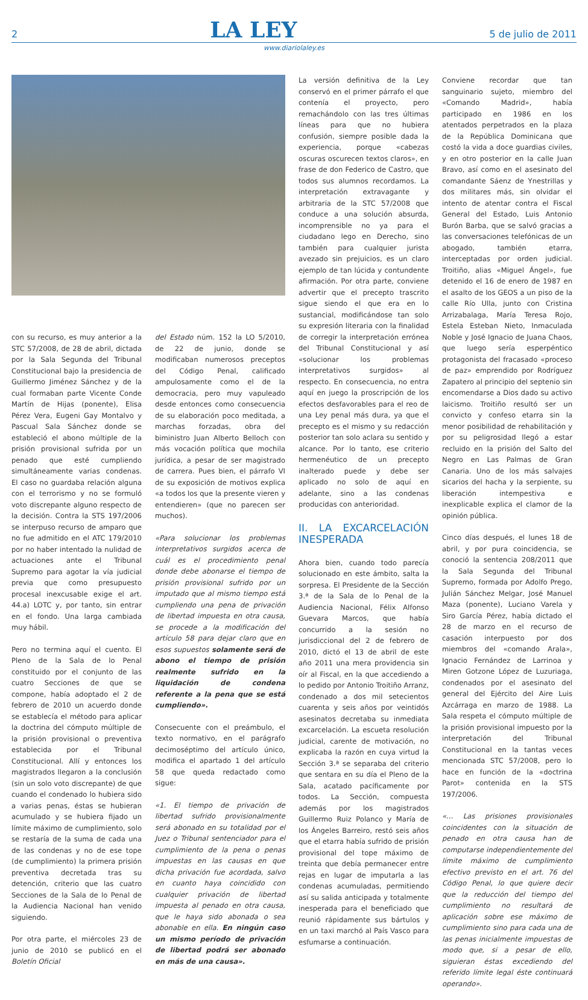2
LA LEY
5 de julio de 2011
www.diariolaley.es
con su recurso, es muy anterior a la STC 57/2008, de 28 de abril, dictada por la Sala Segunda del Tribunal Constitucional bajo la presidencia de Guillermo Jiménez Sánchez y de la cual formaban parte Vicente Conde Martín de Hijas (ponente), Elisa Pérez Vera, Eugeni Gay Montalvo y Pascual Sala Sánchez donde se estableció el abono múltiple de la prisión provisional sufrida por un penado que esté cumpliendo simultáneamente varias condenas. El caso no guardaba relación alguna con el terrorismo y no se formuló voto discrepante alguno respecto de la decisión. Contra la STS 197/2006 se interpuso recurso de amparo que no fue admitido en el ATC 179/2010 por no haber intentado la nulidad de actuaciones ante el Tribunal Supremo para agotar la vía judicial previa que como presupuesto procesal inexcusable exige el art. 44.a) LOTC y, por tanto, sin entrar en el fondo. Una larga cambiada muy hábil.
Pero no termina aquí el cuento. El Pleno de la Sala de lo Penal constituido por el conjunto de las cuatro Secciones de que se compone, había adoptado el 2 de febrero de 2010 un acuerdo donde se establecía el método para aplicar la doctrina del cómputo múltiple de la prisión provisional o preventiva establecida por el Tribunal Constitucional. Allí y entonces los magistrados llegaron a la conclusión (sin un solo voto discrepante) de que cuando el condenado lo hubiera sido a varias penas, éstas se hubieran acumulado y se hubiera fijado un límite máximo de cumplimiento, solo se restaría de la suma de cada una de las condenas y no de ese tope (de cumplimiento) la primera prisión preventiva decretada tras su detención, criterio que las cuatro Secciones de la Sala de lo Penal de la Audiencia Nacional han venido siguiendo.
Por otra parte, el miércoles 23 de junio de 2010 se publicó en el Boletín Oficial
del Estado núm. 152 la LO 5/2010, de 22 de junio, donde se modificaban numerosos preceptos del Código Penal, calificado ampulosamente como el de la democracia, pero muy vapuleado desde entonces como consecuencia de su elaboración poco meditada, a marchas forzadas, obra del biministro Juan Alberto Belloch con más vocación política que mochila jurídica, a pesar de ser magistrado de carrera. Pues bien, el párrafo VI de su exposición de motivos explica «a todos los que la presente vieren y entendieren» (que no parecen ser muchos).
«Para solucionar los problemas interpretativos surgidos acerca de cuál es el procedimiento penal donde debe abonarse el tiempo de prisión provisional sufrido por un imputado que al mismo tiempo está cumpliendo una pena de privación de libertad impuesta en otra causa, se procede a la modificación del artículo 58 para dejar claro que en esos supuestos solamente será de abono el tiempo de prisión realmente sufrido en la liquidación de condena referente a la pena que se está cumpliendo».
Consecuente con el preámbulo, el texto normativo, en el parágrafo decimoséptimo del artículo único, modifica el apartado 1 del artículo 58 que queda redactado como sigue:
«1. El tiempo de privación de libertad sufrido provisionalmente será abonado en su totalidad por el Juez o Tribunal sentenciador para el cumplimiento de la pena o penas impuestas en las causas en que dicha privación fue acordada, salvo en cuanto haya coincidido con cualquier privación de libertad impuesta al penado en otra causa, que le haya sido abonada o sea abonable en ella. En ningún caso un mismo período de privación de libertad podrá ser abonado en más de una causa».
La versión definitiva de la Ley conservó en el primer párrafo el que contenía el proyecto, pero remachándolo con las tres últimas líneas para que no hubiera confusión, siempre posible dada la experiencia, porque «cabezas oscuras oscurecen textos claros», en frase de don Federico de Castro, que todos sus alumnos recordamos. La interpretación extravagante y arbitraria de la STC 57/2008 que conduce a una solución absurda, incomprensible no ya para el ciudadano lego en Derecho, sino también para cualquier jurista avezado sin prejuicios, es un claro ejemplo de tan lúcida y contundente afirmación. Por otra parte, conviene advertir que el precepto trascrito sigue siendo el que era en lo sustancial, modificándose tan solo su expresión literaria con la finalidad de corregir la interpretación errónea del Tribunal Constitucional y así «solucionar los problemas interpretativos surgidos» al respecto. En consecuencia, no entra aquí en juego la proscripción de los efectos desfavorables para el reo de una Ley penal más dura, ya que el precepto es el mismo y su redacción posterior tan solo aclara su sentido y alcance. Por lo tanto, ese criterio hermenéutico de un precepto inalterado puede y debe ser aplicado no solo de aquí en adelante, sino a las condenas producidas con anterioridad.
II. LA EXCARCELACIÓN INESPERADA
Ahora bien, cuando todo parecía solucionado en este ámbito, salta la sorpresa. El Presidente de la Sección 3.ª de la Sala de lo Penal de la Audiencia Nacional, Félix Alfonso Guevara Marcos, que había concurrido a la sesión no jurisdiccional del 2 de febrero de 2010, dictó el 13 de abril de este año 2011 una mera providencia sin oír al Fiscal, en la que accediendo a lo pedido por Antonio Troitiño Arranz, condenado a dos mil setecientos cuarenta y seis años por veintidós asesinatos decretaba su inmediata excarcelación. La escueta resolución judicial, carente de motivación, no explicaba la razón en cuya virtud la Sección 3.ª se separaba del criterio que sentara en su día el Pleno de la Sala, acatado pacíficamente por todos. La Sección, compuesta además por los magistrados Guillermo Ruiz Polanco y María de los Ángeles Barreiro, restó seis años que el etarra había sufrido de prisión provisional del tope máximo de treinta que debía permanecer entre rejas en lugar de imputarla a las condenas acumuladas, permitiendo así su salida anticipada y totalmente inesperada para el beneficiado que reunió rápidamente sus bártulos y en un taxi marchó al País Vasco para esfumarse a continuación.
Conviene recordar que tan sanguinario sujeto, miembro del «Comando Madrid», había participado en 1986 en los atentados perpetrados en la plaza de la República Dominicana que costó la vida a doce guardias civiles, y en otro posterior en la calle Juan Bravo, así como en el asesinato del comandante Sáenz de Ynestrillas y dos militares más, sin olvidar el intento de atentar contra el Fiscal General del Estado, Luis Antonio Burón Barba, que se salvó gracias a las conversaciones telefónicas de un abogado, también etarra, interceptadas por orden judicial. Troitiño, alias «Miguel Ángel», fue detenido el 16 de enero de 1987 en el asalto de los GEOS a un piso de la calle Río Ulla, junto con Cristina Arrizabalaga, María Teresa Rojo, Estela Esteban Nieto, Inmaculada Noble y José Ignacio de Juana Chaos, que luego sería esperpéntico protagonista del fracasado «proceso de paz» emprendido por Rodríguez Zapatero al principio del septenio sin encomendarse a Dios dado su activo laicismo. Troitiño resultó ser un convicto y confeso etarra sin la menor posibilidad de rehabilitación y por su peligrosidad llegó a estar recluido en la prisión del Salto del Negro en Las Palmas de Gran Canaria. Uno de los más salvajes sicarios del hacha y la serpiente, su liberación intempestiva e inexplicable explica el clamor de la opinión pública.
Cinco días después, el lunes 18 de abril, y por pura coincidencia, se conoció la sentencia 208/2011 que la Sala Segunda del Tribunal Supremo, formada por Adolfo Prego, Julián Sánchez Melgar, José Manuel Maza (ponente), Luciano Varela y Siro García Pérez, había dictado el 28 de marzo en el recurso de casación interpuesto por dos miembros del «comando Arala», Ignacio Fernández de Larrinoa y Miren Gotzone López de Luzuriaga, condenados por el asesinato del general del Ejército del Aire Luis Azcárraga en marzo de 1988. La Sala respeta el cómputo múltiple de la prisión provisional impuesto por la interpretación del Tribunal Constitucional en la tantas veces mencionada STC 57/2008, pero lo hace en función de la «doctrina Parot» contenida en la STS 197/2006.
«... Las prisiones provisionales coincidentes con la situación de penado en otra causa han de computarse independientemente del límite máximo de cumplimiento efectivo previsto en el art. 76 del Código Penal, lo que quiere decir que la reducción del tiempo del cumplimiento no resultará de aplicación sobre ese máximo de cumplimiento sino para cada una de las penas inicialmente impuestas de modo que, si a pesar de ello, siguieran éstas excediendo del referido límite legal éste continuará operando».